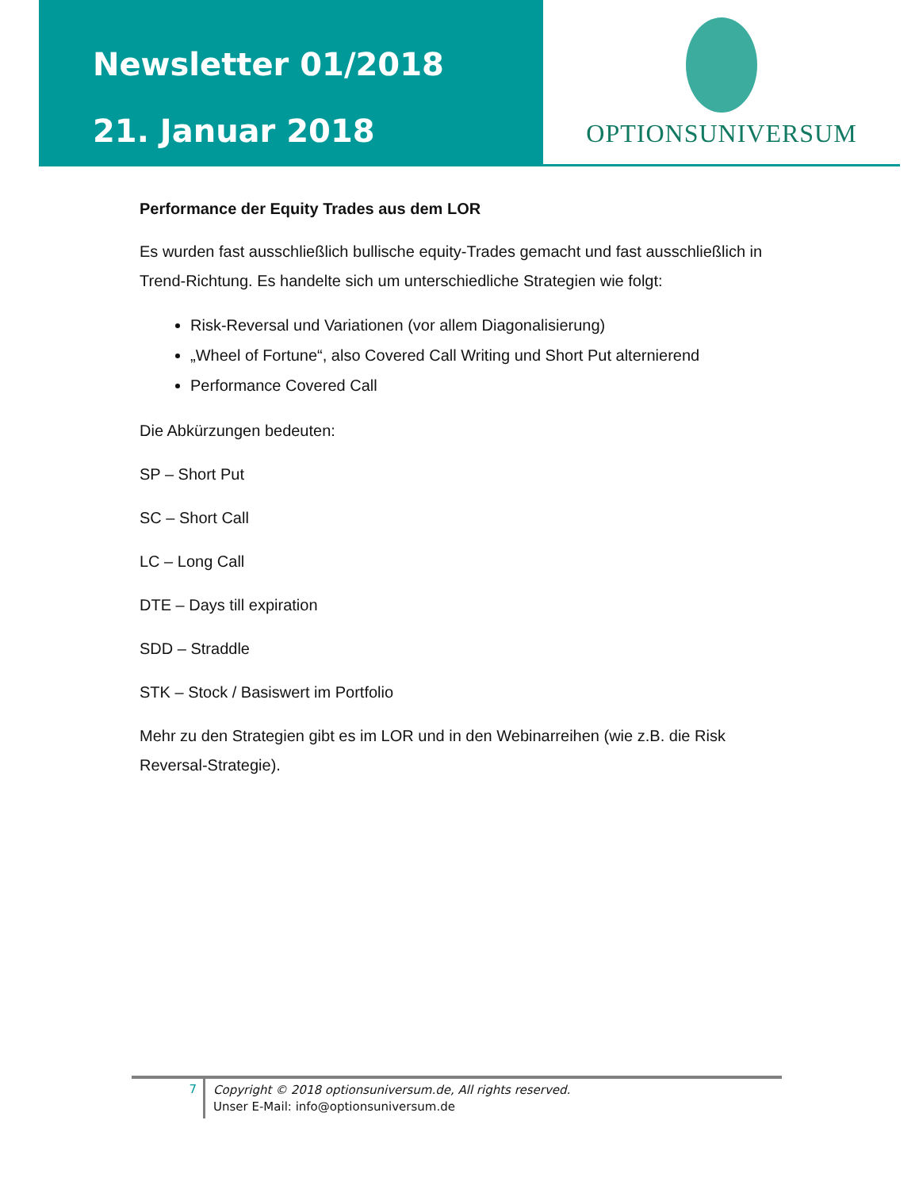Newsletter 01/2018
21. Januar 2018
OPTIONSUNIVERSUM
Performance der Equity Trades aus dem LOR
Es wurden fast ausschließlich bullische equity-Trades gemacht und fast ausschließlich in Trend-Richtung. Es handelte sich um unterschiedliche Strategien wie folgt:
Risk-Reversal und Variationen (vor allem Diagonalisierung)
„Wheel of Fortune“, also Covered Call Writing und Short Put alternierend
Performance Covered Call
Die Abkürzungen bedeuten:
SP – Short Put
SC – Short Call
LC – Long Call
DTE – Days till expiration
SDD – Straddle
STK – Stock / Basiswert im Portfolio
Mehr zu den Strategien gibt es im LOR und in den Webinarreihen (wie z.B. die Risk Reversal-Strategie).
7
Copyright © 2018 optionsuniversum.de, All rights reserved.
Unser E-Mail: info@optionsuniversum.de